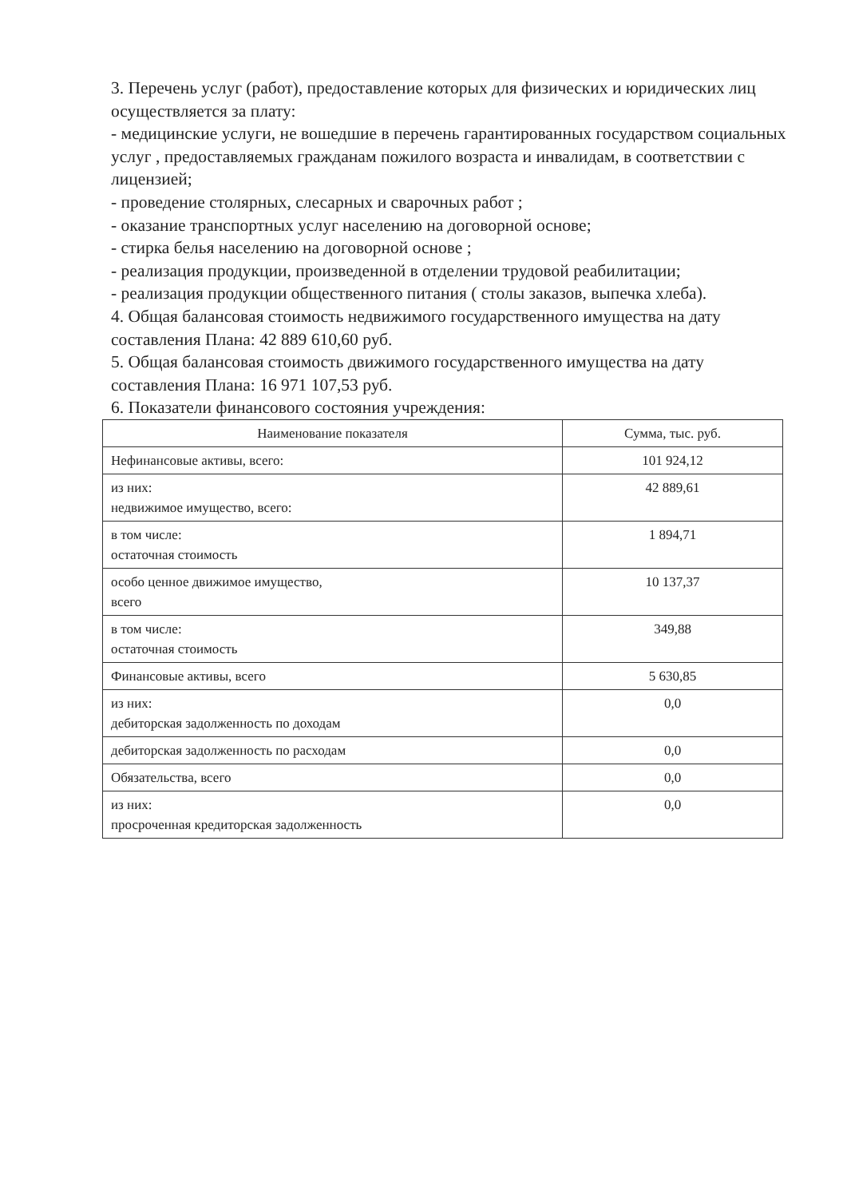3. Перечень услуг (работ), предоставление которых для физических и юридических лиц осуществляется за плату:
- медицинские услуги, не вошедшие в перечень гарантированных государством социальных услуг , предоставляемых гражданам пожилого возраста и инвалидам, в соответствии с лицензией;
- проведение столярных, слесарных и сварочных работ ;
- оказание транспортных услуг населению на договорной основе;
- стирка белья населению на договорной основе ;
- реализация продукции, произведенной в отделении трудовой реабилитации;
- реализация продукции общественного питания ( столы заказов, выпечка хлеба).
4. Общая балансовая стоимость недвижимого государственного имущества на дату составления Плана: 42 889 610,60 руб.
5. Общая балансовая стоимость движимого государственного имущества на дату составления Плана: 16 971 107,53 руб.
6. Показатели финансового состояния учреждения:
| Наименование показателя | Сумма, тыс. руб. |
| --- | --- |
| Нефинансовые активы, всего: | 101 924,12 |
| из них: недвижимое имущество, всего: | 42 889,61 |
| в том числе: остаточная стоимость | 1 894,71 |
| особо ценное движимое имущество, всего | 10 137,37 |
| в том числе: остаточная стоимость | 349,88 |
| Финансовые активы, всего | 5 630,85 |
| из них: дебиторская задолженность по доходам | 0,0 |
| дебиторская задолженность по расходам | 0,0 |
| Обязательства, всего | 0,0 |
| из них: просроченная кредиторская задолженность | 0,0 |